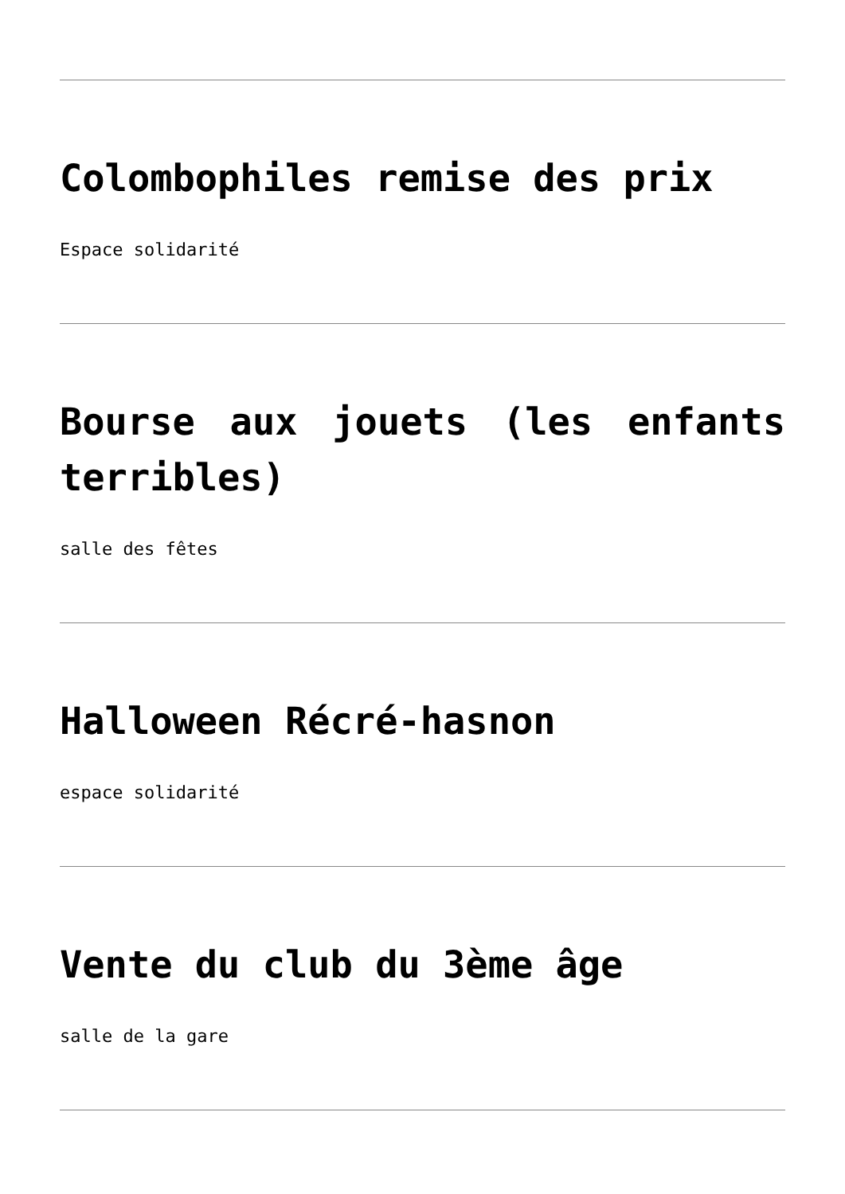Colombophiles remise des prix
Espace solidarité
Bourse aux jouets (les enfants terribles)
salle des fêtes
Halloween Récré-hasnon
espace solidarité
Vente du club du 3ème âge
salle de la gare